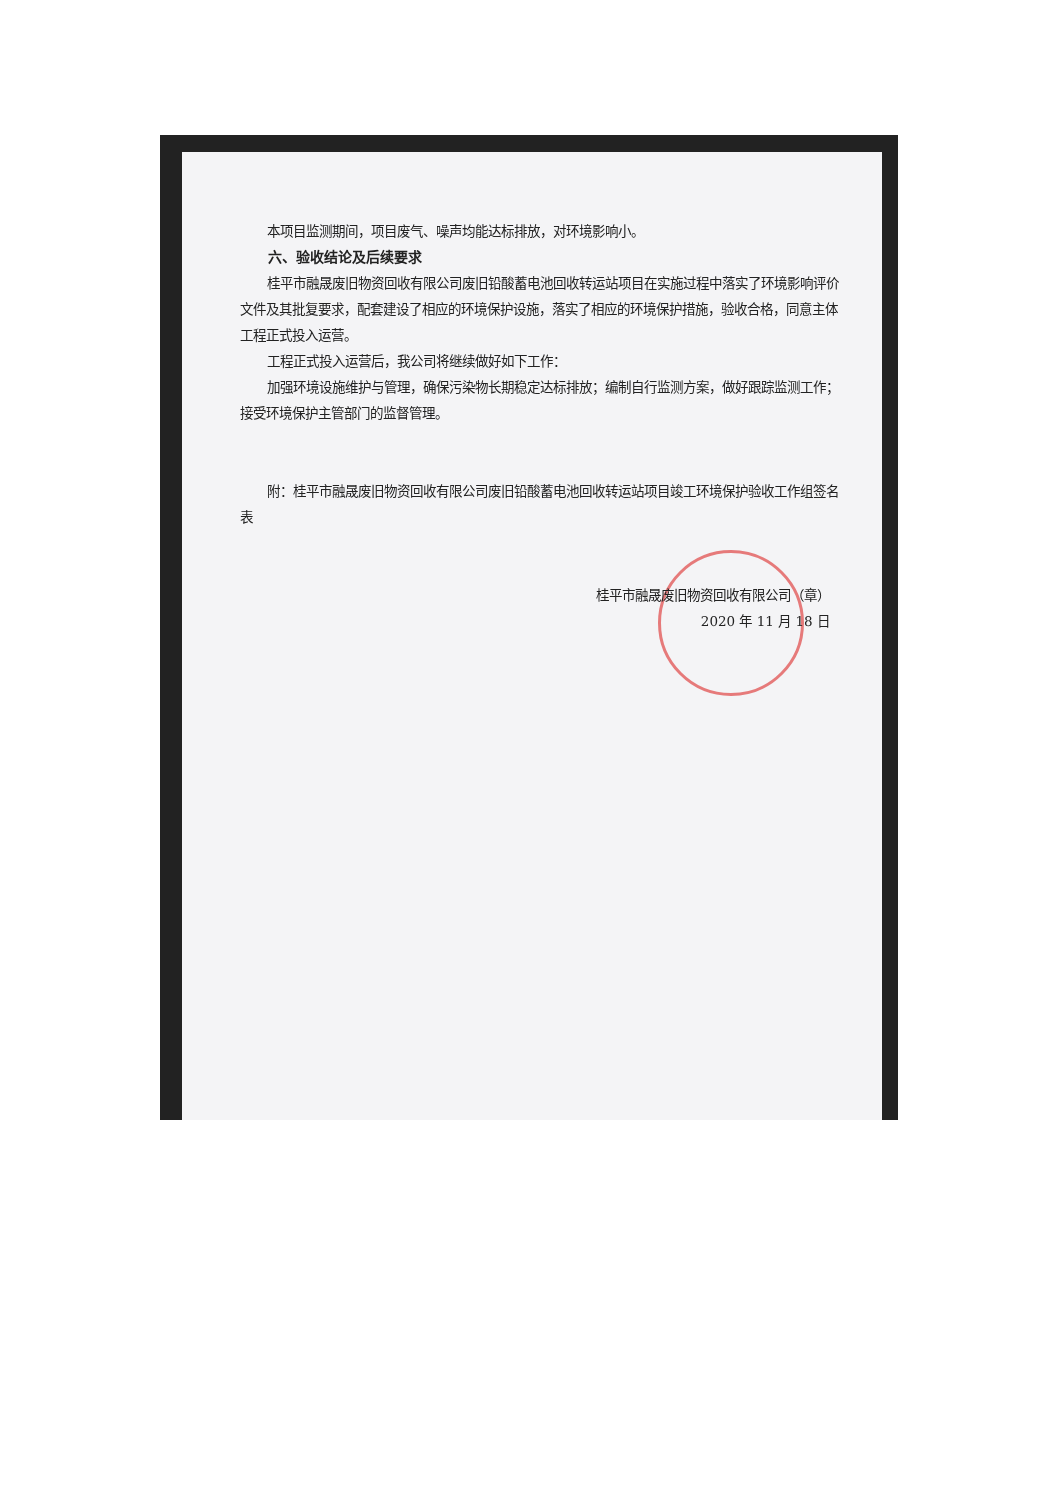本项目监测期间，项目废气、噪声均能达标排放，对环境影响小。
六、验收结论及后续要求
桂平市融晟废旧物资回收有限公司废旧铅酸蓄电池回收转运站项目在实施过程中落实了环境影响评价文件及其批复要求，配套建设了相应的环境保护设施，落实了相应的环境保护措施，验收合格，同意主体工程正式投入运营。
工程正式投入运营后，我公司将继续做好如下工作：
加强环境设施维护与管理，确保污染物长期稳定达标排放；编制自行监测方案，做好跟踪监测工作；接受环境保护主管部门的监督管理。
附：桂平市融晟废旧物资回收有限公司废旧铅酸蓄电池回收转运站项目竣工环境保护验收工作组签名表
桂平市融晟废旧物资回收有限公司（章）
2020 年 11 月 18 日